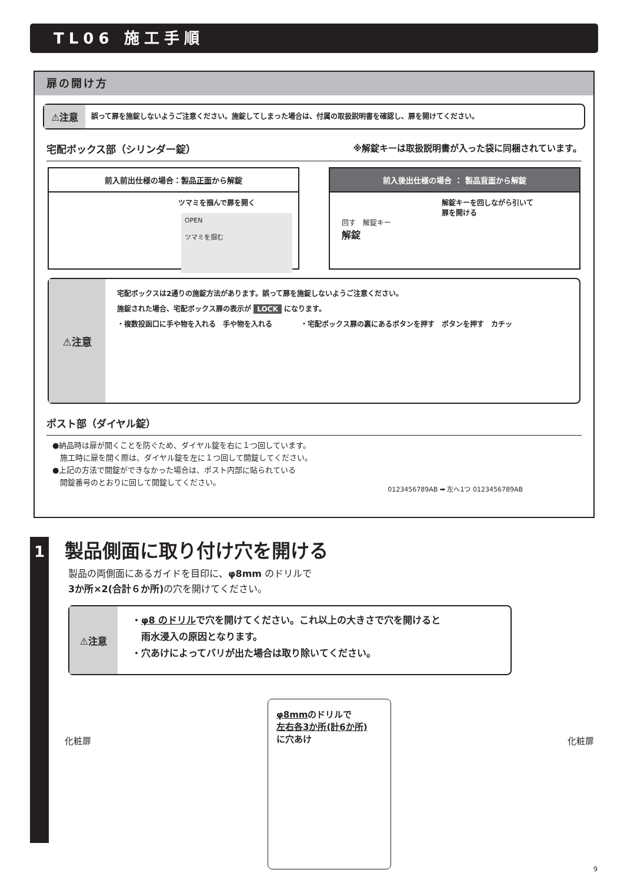TL06 施工手順
扉の開け方
⚠注意
誤って扉を施錠しないようご注意ください。施錠してしまった場合は、付属の取扱説明書を確認し、扉を開けてください。
宅配ボックス部（シリンダー錠） ※解錠キーは取扱説明書が入った袋に同梱されています。
前入前出仕様の場合：製品正面から解錠
ツマミを掴んで扉を開く
OPEN
ツマミを掴む
前入後出仕様の場合 ： 製品背面から解錠
解錠キーを回しながら引いて
扉を開ける
回す　解錠キー
解錠
⚠注意
宅配ボックスは2通りの施錠方法があります。誤って扉を施錠しないようご注意ください。
施錠された場合、宅配ボックス扉の表示が LOCK になります。
・複数投函口に手や物を入れる　手や物を入れる　　　　・宅配ボックス扉の裏にあるボタンを押す　ボタンを押す　カチッ
ポスト部（ダイヤル錠）
●納品時は扉が開くことを防ぐため、ダイヤル錠を右に１つ回しています。
　施工時に扉を開く際は、ダイヤル錠を左に１つ回して開錠してください。
●上記の方法で開錠ができなかった場合は、ポスト内部に貼られている
　開錠番号のとおりに回して開錠してください。
0123456789AB ➡ 左へ1つ 0123456789AB
1
製品側面に取り付け穴を開ける
製品の両側面にあるガイドを目印に、φ8mm のドリルで
3か所×2(合計６か所) の穴を開けてください。
⚠注意
・φ8 のドリルで穴を開けてください。これ以上の大きさで穴を開けると
　雨水浸入の原因となります。
・穴あけによってバリが出た場合は取り除いてください。
化粧扉
φ8mmのドリルで
左右各3か所(計6か所)
に穴あけ
化粧扉
9